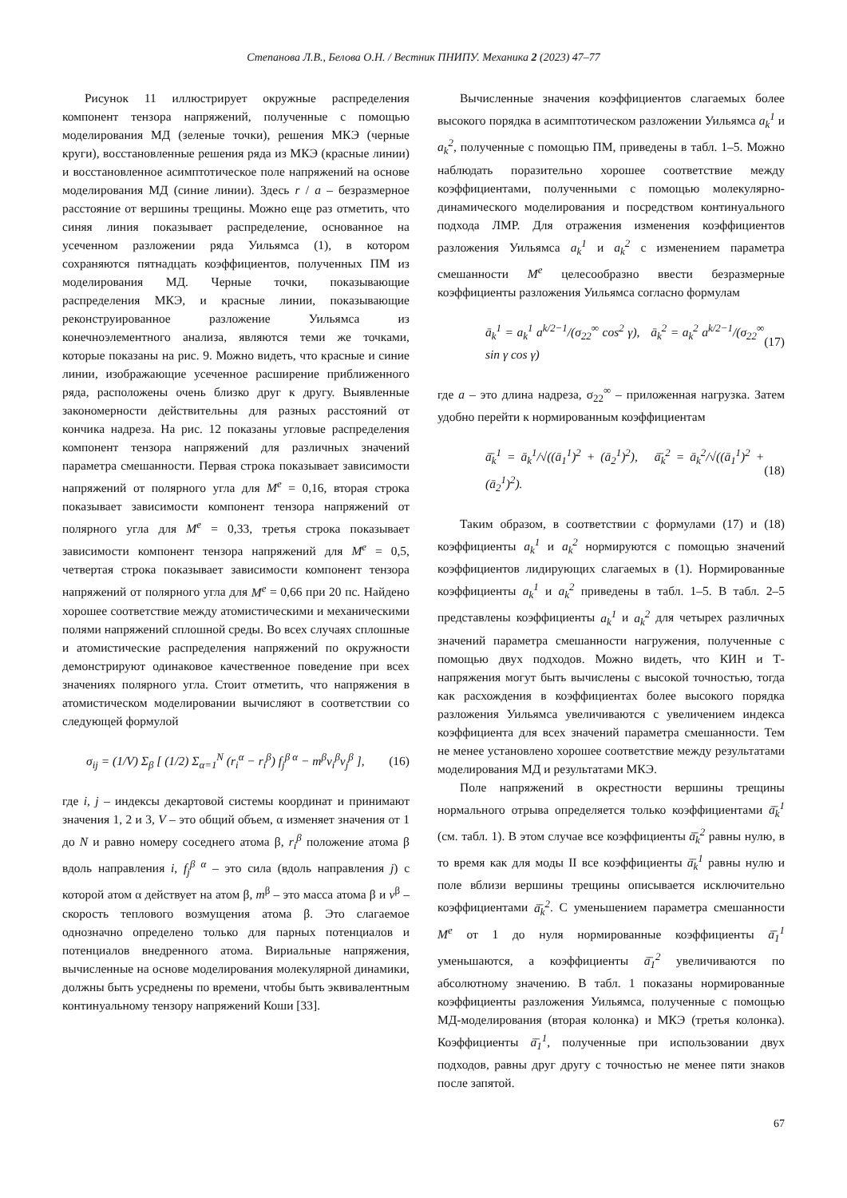Степанова Л.В., Белова О.Н. / Вестник ПНИПУ. Механика 2 (2023) 47–77
Рисунок 11 иллюстрирует окружные распределения компонент тензора напряжений, полученные с помощью моделирования МД (зеленые точки), решения МКЭ (черные круги), восстановленные решения ряда из МКЭ (красные линии) и восстановленное асимптотическое поле напряжений на основе моделирования МД (синие линии). Здесь r / a – безразмерное расстояние от вершины трещины. Можно еще раз отметить, что синяя линия показывает распределение, основанное на усеченном разложении ряда Уильямса (1), в котором сохраняются пятнадцать коэффициентов, полученных ПМ из моделирования МД. Черные точки, показывающие распределения МКЭ, и красные линии, показывающие реконструированное разложение Уильямса из конечноэлементного анализа, являются теми же точками, которые показаны на рис. 9. Можно видеть, что красные и синие линии, изображающие усеченное расширение приближенного ряда, расположены очень близко друг к другу. Выявленные закономерности действительны для разных расстояний от кончика надреза. На рис. 12 показаны угловые распределения компонент тензора напряжений для различных значений параметра смешанности. Первая строка показывает зависимости напряжений от полярного угла для M<sup>e</sup> = 0,16, вторая строка показывает зависимости компонент тензора напряжений от полярного угла для M<sup>e</sup> = 0,33, третья строка показывает зависимости компонент тензора напряжений для M<sup>e</sup> = 0,5, четвертая строка показывает зависимости компонент тензора напряжений от полярного угла для M<sup>e</sup> = 0,66 при 20 пс. Найдено хорошее соответствие между атомистическими и механическими полями напряжений сплошной среды. Во всех случаях сплошные и атомистические распределения напряжений по окружности демонстрируют одинаковое качественное поведение при всех значениях полярного угла. Стоит отметить, что напряжения в атомистическом моделировании вычисляют в соответствии со следующей формулой
σ<sub>ij</sub> = (1/V) Σ<sub>β</sub> [ (1/2) Σ<sub>α=1</sub><sup>N</sup> (r<sub>i</sub><sup>α</sup> − r<sub>i</sub><sup>β</sup>) f<sub>j</sub><sup>β α</sup> − m<sup>β</sup>v<sub>i</sub><sup>β</sup>v<sub>j</sub><sup>β</sup> ], (16)
где i, j – индексы декартовой системы координат и принимают значения 1, 2 и 3, V – это общий объем, α изменяет значения от 1 до N и равно номеру соседнего атома β, r<sub>i</sub><sup>β</sup> положение атома β вдоль направления i, f<sub>j</sub><sup>β α</sup> – это сила (вдоль направления j) с которой атом α действует на атом β, m<sup>β</sup> – это масса атома β и v<sup>β</sup> – скорость теплового возмущения атома β. Это слагаемое однозначно определено только для парных потенциалов и потенциалов внедренного атома. Вириальные напряжения, вычисленные на основе моделирования молекулярной динамики, должны быть усреднены по времени, чтобы быть эквивалентным континуальному тензору напряжений Коши [33].
Вычисленные значения коэффициентов слагаемых более высокого порядка в асимптотическом разложении Уильямса a<sub>k</sub><sup>1</sup> и a<sub>k</sub><sup>2</sup>, полученные с помощью ПМ, приведены в табл. 1–5. Можно наблюдать поразительно хорошее соответствие между коэффициентами, полученными с помощью молекулярно-динамического моделирования и посредством континуального подхода ЛМР. Для отражения изменения коэффициентов разложения Уильямса a<sub>k</sub><sup>1</sup> и a<sub>k</sub><sup>2</sup> с изменением параметра смешанности M<sup>e</sup> целесообразно ввести безразмерные коэффициенты разложения Уильямса согласно формулам
ā<sub>k</sub><sup>1</sup> = a<sub>k</sub><sup>1</sup> a<sup>k/2−1</sup>/(σ<sub>22</sub><sup>∞</sup> cos<sup>2</sup> γ), ā<sub>k</sub><sup>2</sup> = a<sub>k</sub><sup>2</sup> a<sup>k/2−1</sup>/(σ<sub>22</sub><sup>∞</sup> sin γ cos γ) (17)
где a – это длина надреза, σ<sub>22</sub><sup>∞</sup> – приложенная нагрузка. Затем удобно перейти к нормированным коэффициентам
ā̄<sub>k</sub><sup>1</sup> = ā<sub>k</sub><sup>1</sup>/√((ā<sub>1</sub><sup>1</sup>)<sup>2</sup> + (ā<sub>2</sub><sup>1</sup>)<sup>2</sup>), ā̄<sub>k</sub><sup>2</sup> = ā<sub>k</sub><sup>2</sup>/√((ā<sub>1</sub><sup>1</sup>)<sup>2</sup> + (ā<sub>2</sub><sup>1</sup>)<sup>2</sup>). (18)
Таким образом, в соответствии с формулами (17) и (18) коэффициенты a<sub>k</sub><sup>1</sup> и a<sub>k</sub><sup>2</sup> нормируются с помощью значений коэффициентов лидирующих слагаемых в (1). Нормированные коэффициенты a<sub>k</sub><sup>1</sup> и a<sub>k</sub><sup>2</sup> приведены в табл. 1–5. В табл. 2–5 представлены коэффициенты a<sub>k</sub><sup>1</sup> и a<sub>k</sub><sup>2</sup> для четырех различных значений параметра смешанности нагружения, полученные с помощью двух подходов. Можно видеть, что КИН и Т-напряжения могут быть вычислены с высокой точностью, тогда как расхождения в коэффициентах более высокого порядка разложения Уильямса увеличиваются с увеличением индекса коэффициента для всех значений параметра смешанности. Тем не менее установлено хорошее соответствие между результатами моделирования МД и результатами МКЭ.
Поле напряжений в окрестности вершины трещины нормального отрыва определяется только коэффициентами ā̄<sub>k</sub><sup>1</sup> (см. табл. 1). В этом случае все коэффициенты ā̄<sub>k</sub><sup>2</sup> равны нулю, в то время как для моды II все коэффициенты ā̄<sub>k</sub><sup>1</sup> равны нулю и поле вблизи вершины трещины описывается исключительно коэффициентами ā̄<sub>k</sub><sup>2</sup>. С уменьшением параметра смешанности M<sup>e</sup> от 1 до нуля нормированные коэффициенты ā̄<sub>1</sub><sup>1</sup> уменьшаются, а коэффициенты ā̄<sub>1</sub><sup>2</sup> увеличиваются по абсолютному значению. В табл. 1 показаны нормированные коэффициенты разложения Уильямса, полученные с помощью МД-моделирования (вторая колонка) и МКЭ (третья колонка). Коэффициенты ā̄<sub>1</sub><sup>1</sup>, полученные при использовании двух подходов, равны друг другу с точностью не менее пяти знаков после запятой.
67